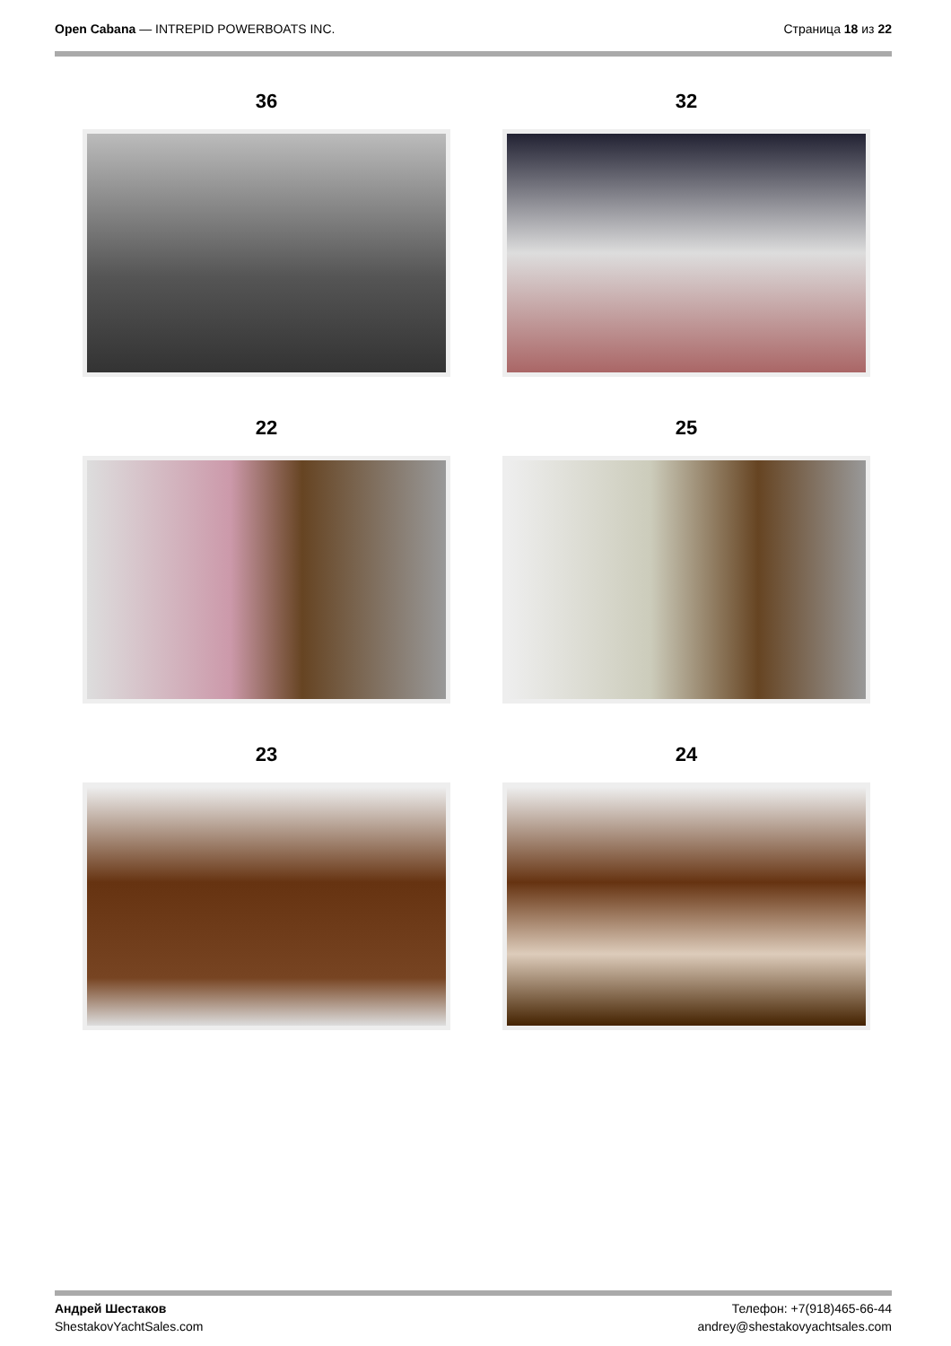Open Cabana — INTREPID POWERBOATS INC.
Страница 18 из 22
36
32
22
25
23
24
Андрей Шестаков
ShestakovYachtSales.com
Телефон: +7(918)465-66-44
andrey@shestakovyachtsales.com